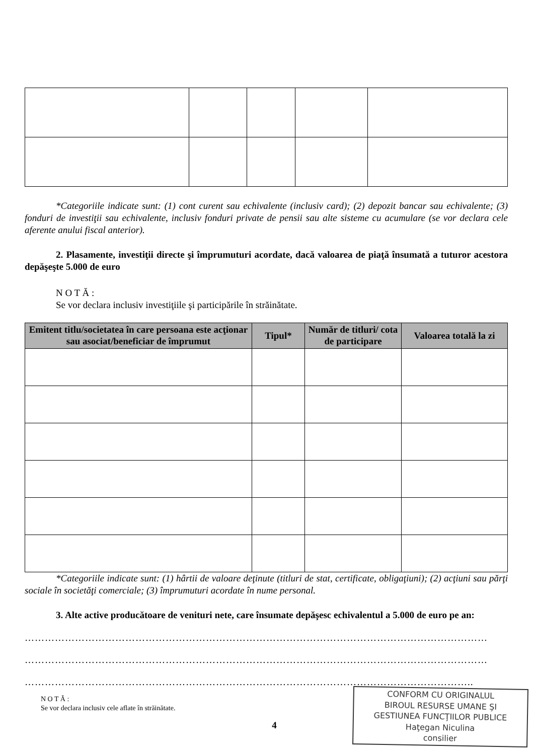*Categoriile indicate sunt: (1) cont curent sau echivalente (inclusiv card); (2) depozit bancar sau echivalente; (3) fonduri de investiţii sau echivalente, inclusiv fonduri private de pensii sau alte sisteme cu acumulare (se vor declara cele aferente anului fiscal anterior).
2. Plasamente, investiţii directe şi împrumuturi acordate, dacă valoarea de piaţă însumată a tuturor acestora depăşeşte 5.000 de euro
N O T Ă :
Se vor declara inclusiv investiţiile şi participările în străinătate.
| Emitent titlu/societatea în care persoana este acţionar sau asociat/beneficiar de împrumut | Tipul* | Număr de titluri/ cota de participare | Valoarea totală la zi |
| --- | --- | --- | --- |
*Categoriile indicate sunt: (1) hârtii de valoare deţinute (titluri de stat, certificate, obligaţiuni); (2) acţiuni sau părţi sociale în societăţi comerciale; (3) împrumuturi acordate în nume personal.
3. Alte active producătoare de venituri nete, care însumate depăşesc echivalentul a 5.000 de euro pe an:
…………………………………………………………………………………………………………………………
…………………………………………………………………………………………………………………………
……………………………………………………………………………………………………………………..
CONFORM CU ORIGINALUL
BIROUL RESURSE UMANE ŞI
GESTIUNEA FUNCŢIILOR PUBLICE
Haţegan Niculina
consilier
N O T Ă :
Se vor declara inclusiv cele aflate în străinătate.
4